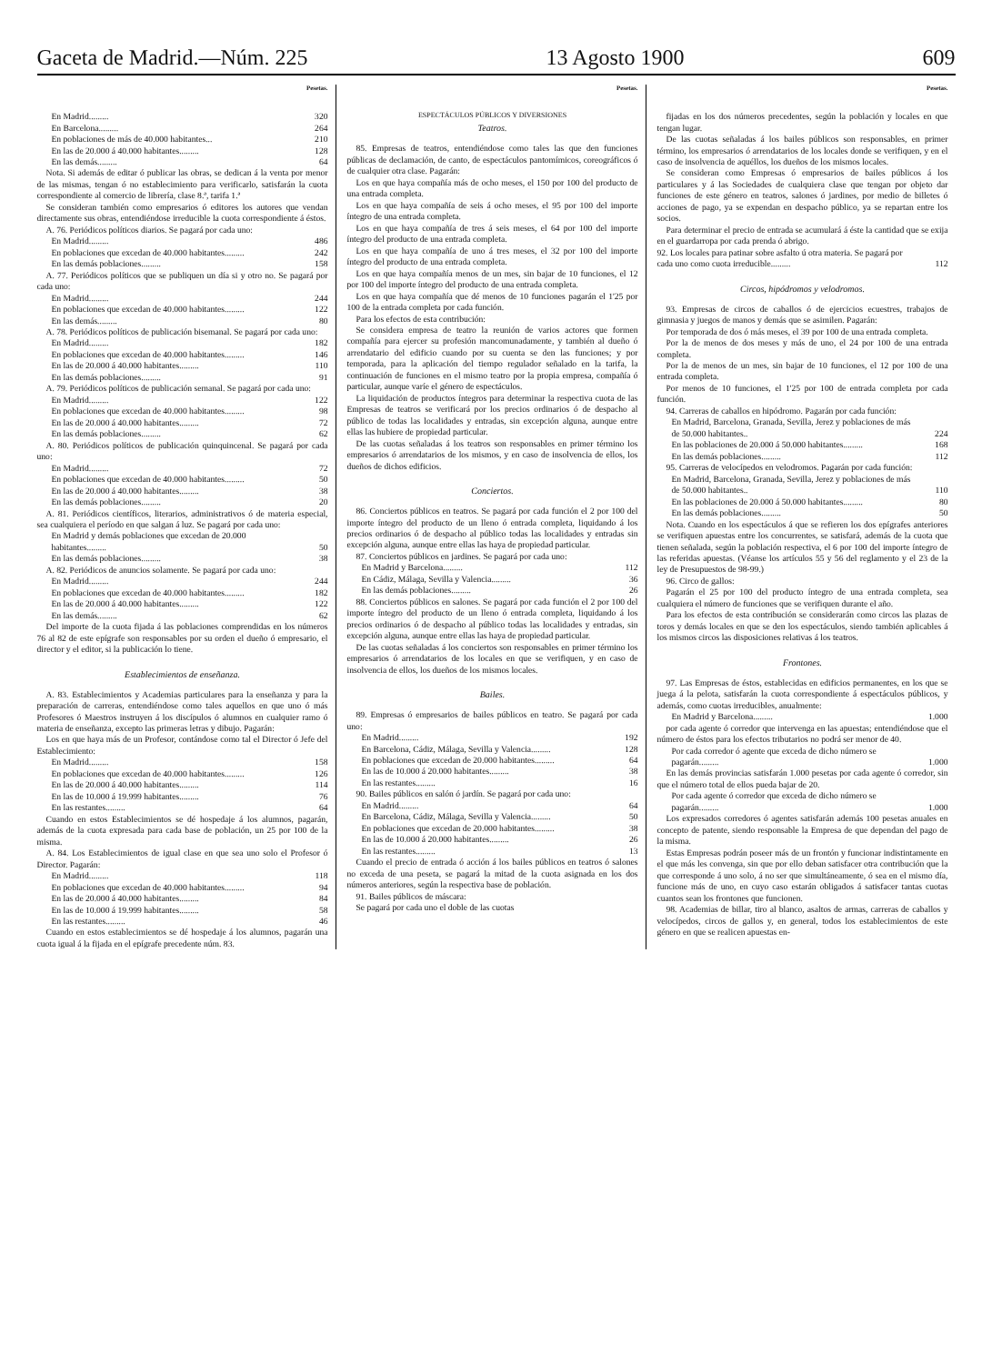Gaceta de Madrid.—Núm. 225 13 Agosto 1900 609
Pesetas.
| En Madrid......... | 320 |
| En Barcelona......... | 264 |
| En poblaciones de más de 40.000 habitantes... | 210 |
| En las de 20.000 á 40.000 habitantes......... | 128 |
| En las demás......... | 64 |
Nota. Si además de editar ó publicar las obras, se dedican á la venta por menor de las mismas, tengan ó no establecimiento para verificarlo, satisfarán la cuota correspondiente al comercio de librería, clase 8.ª, tarifa 1.ª
Se consideran también como empresarios ó editores los autores que vendan directamente sus obras, entendiéndose irreducible la cuota correspondiente á éstos.
A. 76. Periódicos políticos diarios. Se pagará por cada uno:
| En Madrid......... | 486 |
| En poblaciones que excedan de 40.000 habitantes......... | 242 |
| En las demás poblaciones......... | 158 |
A. 77. Periódicos políticos que se publiquen un día si y otro no. Se pagará por cada uno:
| En Madrid......... | 244 |
| En poblaciones que excedan de 40.000 habitantes......... | 122 |
| En las demás......... | 80 |
A. 78. Periódicos políticos de publicación bisemanal. Se pagará por cada uno:
| En Madrid......... | 182 |
| En poblaciones que excedan de 40.000 habitantes......... | 146 |
| En las de 20.000 á 40.000 habitantes......... | 110 |
| En las demás poblaciones......... | 91 |
A. 79. Periódicos políticos de publicación semanal. Se pagará por cada uno:
| En Madrid......... | 122 |
| En poblaciones que excedan de 40.000 habitantes......... | 98 |
| En las de 20.000 á 40.000 habitantes......... | 72 |
| En las demás poblaciones......... | 62 |
A. 80. Periódicos políticos de publicación quinquincenal. Se pagará por cada uno:
| En Madrid......... | 72 |
| En poblaciones que excedan de 40.000 habitantes......... | 50 |
| En las de 20.000 á 40.000 habitantes......... | 38 |
| En las demás poblaciones......... | 20 |
A. 81. Periódicos científicos, literarios, administrativos ó de materia especial, sea cualquiera el período en que salgan á luz. Se pagará por cada uno:
| En Madrid y demás poblaciones que excedan de 20.000 habitantes......... | 50 |
| En las demás poblaciones......... | 38 |
A. 82. Periódicos de anuncios solamente. Se pagará por cada uno:
| En Madrid......... | 244 |
| En poblaciones que excedan de 40.000 habitantes......... | 182 |
| En las de 20.000 á 40.000 habitantes......... | 122 |
| En las demás......... | 62 |
Del importe de la cuota fijada á las poblaciones comprendidas en los números 76 al 82 de este epígrafe son responsables por su orden el dueño ó empresario, el director y el editor, si la publicación lo tiene.
Establecimientos de enseñanza.
A. 83. Establecimientos y Academias particulares para la enseñanza y para la preparación de carreras, entendiéndose como tales aquellos en que uno ó más Profesores ó Maestros instruyen á los discípulos ó alumnos en cualquier ramo ó materia de enseñanza, excepto las primeras letras y dibujo. Pagarán:
Los en que haya más de un Profesor, contándose como tal el Director ó Jefe del Establecimiento:
| En Madrid......... | 158 |
| En poblaciones que excedan de 40.000 habitantes......... | 126 |
| En las de 20.000 á 40.000 habitantes......... | 114 |
| En las de 10.000 á 19.999 habitantes......... | 76 |
| En las restantes......... | 64 |
Cuando en estos Establecimientos se dé hospedaje á los alumnos, pagarán, además de la cuota expresada para cada base de población, un 25 por 100 de la misma.
A. 84. Los Establecimientos de igual clase en que sea uno solo el Profesor ó Director. Pagarán:
| En Madrid......... | 118 |
| En poblaciones que excedan de 40.000 habitantes......... | 94 |
| En las de 20.000 á 40.000 habitantes......... | 84 |
| En las de 10.000 á 19.999 habitantes......... | 58 |
| En las restantes......... | 46 |
Cuando en estos establecimientos se dé hospedaje á los alumnos, pagarán una cuota igual á la fijada en el epígrafe precedente núm. 83.
Pesetas.
ESPECTÁCULOS PÚBLICOS Y DIVERSIONES
Teatros.
85. Empresas de teatros, entendiéndose como tales las que den funciones públicas de declamación, de canto, de espectáculos pantomímicos, coreográficos ó de cualquier otra clase. Pagarán:
Los en que haya compañía más de ocho meses, el 150 por 100 del producto de una entrada completa.
Los en que haya compañía de seis á ocho meses, el 95 por 100 del importe íntegro de una entrada completa.
Los en que haya compañía de tres á seis meses, el 64 por 100 del importe íntegro del producto de una entrada completa.
Los en que haya compañía de uno á tres meses, el 32 por 100 del importe íntegro del producto de una entrada completa.
Los en que haya compañía menos de un mes, sin bajar de 10 funciones, el 12 por 100 del importe íntegro del producto de una entrada completa.
Los en que haya compañía que dé menos de 10 funciones pagarán el 1'25 por 100 de la entrada completa por cada función.
Para los efectos de esta contribución:
Se considera empresa de teatro la reunión de varios actores que formen compañía para ejercer su profesión mancomunadamente, y también al dueño ó arrendatario del edificio cuando por su cuenta se den las funciones; y por temporada, para la aplicación del tiempo regulador señalado en la tarifa, la continuación de funciones en el mismo teatro por la propia empresa, compañía ó particular, aunque varíe el género de espectáculos.
La liquidación de productos íntegros para determinar la respectiva cuota de las Empresas de teatros se verificará por los precios ordinarios ó de despacho al público de todas las localidades y entradas, sin excepción alguna, aunque entre ellas las hubiere de propiedad particular.
De las cuotas señaladas á los teatros son responsables en primer término los empresarios ó arrendatarios de los mismos, y en caso de insolvencia de ellos, los dueños de dichos edificios.
Conciertos.
86. Conciertos públicos en teatros. Se pagará por cada función el 2 por 100 del importe íntegro del producto de un lleno ó entrada completa, liquidando á los precios ordinarios ó de despacho al público todas las localidades y entradas sin excepción alguna, aunque entre ellas las haya de propiedad particular.
87. Conciertos públicos en jardines. Se pagará por cada uno:
| En Madrid y Barcelona......... | 112 |
| En Cádiz, Málaga, Sevilla y Valencia......... | 36 |
| En las demás poblaciones......... | 26 |
88. Conciertos públicos en salones. Se pagará por cada función el 2 por 100 del importe íntegro del producto de un lleno ó entrada completa, liquidando á los precios ordinarios ó de despacho al público todas las localidades y entradas, sin excepción alguna, aunque entre ellas las haya de propiedad particular.
De las cuotas señaladas á los conciertos son responsables en primer término los empresarios ó arrendatarios de los locales en que se verifiquen, y en caso de insolvencia de ellos, los dueños de los mismos locales.
Bailes.
89. Empresas ó empresarios de bailes públicos en teatro. Se pagará por cada uno:
| En Madrid......... | 192 |
| En Barcelona, Cádiz, Málaga, Sevilla y Valencia......... | 128 |
| En poblaciones que excedan de 20.000 habitantes......... | 64 |
| En las de 10.000 á 20.000 habitantes......... | 38 |
| En las restantes......... | 16 |
90. Bailes públicos en salón ó jardín. Se pagará por cada uno:
| En Madrid......... | 64 |
| En Barcelona, Cádiz, Málaga, Sevilla y Valencia......... | 50 |
| En poblaciones que excedan de 20.000 habitantes......... | 38 |
| En las de 10.000 á 20.000 habitantes......... | 26 |
| En las restantes......... | 13 |
Cuando el precio de entrada ó acción á los bailes públicos en teatros ó salones no exceda de una peseta, se pagará la mitad de la cuota asignada en los dos números anteriores, según la respectiva base de población.
91. Bailes públicos de máscara:
Se pagará por cada uno el doble de las cuotas
Pesetas.
fijadas en los dos números precedentes, según la población y locales en que tengan lugar.
De las cuotas señaladas á los bailes públicos son responsables, en primer término, los empresarios ó arrendatarios de los locales donde se verifiquen, y en el caso de insolvencia de aquéllos, los dueños de los mismos locales.
Se consideran como Empresas ó empresarios de bailes públicos á los particulares y á las Sociedades de cualquiera clase que tengan por objeto dar funciones de este género en teatros, salones ó jardines, por medio de billetes ó acciones de pago, ya se expendan en despacho público, ya se repartan entre los socios.
Para determinar el precio de entrada se acumulará á éste la cantidad que se exija en el guardarropa por cada prenda ó abrigo.
| 92. Los locales para patinar sobre asfalto ú otra materia. Se pagará por cada uno como cuota irreducible......... | 112 |
Circos, hipódromos y velodromos.
93. Empresas de circos de caballos ó de ejercicios ecuestres, trabajos de gimnasia y juegos de manos y demás que se asimilen. Pagarán:
Por temporada de dos ó más meses, el 39 por 100 de una entrada completa.
Por la de menos de dos meses y más de uno, el 24 por 100 de una entrada completa.
Por la de menos de un mes, sin bajar de 10 funciones, el 12 por 100 de una entrada completa.
Por menos de 10 funciones, el 1'25 por 100 de entrada completa por cada función.
94. Carreras de caballos en hipódromo. Pagarán por cada función:
| En Madrid, Barcelona, Granada, Sevilla, Jerez y poblaciones de más de 50.000 habitantes.. | 224 |
| En las poblaciones de 20.000 á 50.000 habitantes......... | 168 |
| En las demás poblaciones......... | 112 |
95. Carreras de velocípedos en velodromos. Pagarán por cada función:
| En Madrid, Barcelona, Granada, Sevilla, Jerez y poblaciones de más de 50.000 habitantes.. | 110 |
| En las poblaciones de 20.000 á 50.000 habitantes......... | 80 |
| En las demás poblaciones......... | 50 |
Nota. Cuando en los espectáculos á que se refieren los dos epígrafes anteriores se verifiquen apuestas entre los concurrentes, se satisfará, además de la cuota que tienen señalada, según la población respectiva, el 6 por 100 del importe íntegro de las referidas apuestas. (Véanse los artículos 55 y 56 del reglamento y el 23 de la ley de Presupuestos de 98-99.)
96. Circo de gallos:
Pagarán el 25 por 100 del producto íntegro de una entrada completa, sea cualquiera el número de funciones que se verifiquen durante el año.
Para los efectos de esta contribución se considerarán como circos las plazas de toros y demás locales en que se den los espectáculos, siendo también aplicables á los mismos circos las disposiciones relativas á los teatros.
Frontones.
97. Las Empresas de éstos, establecidas en edificios permanentes, en los que se juega á la pelota, satisfarán la cuota correspondiente á espectáculos públicos, y además, como cuotas irreducibles, anualmente:
| En Madrid y Barcelona......... | 1.000 |
por cada agente ó corredor que intervenga en las apuestas; entendiéndose que el número de éstos para los efectos tributarios no podrá ser menor de 40.
| Por cada corredor ó agente que exceda de dicho número se pagarán......... | 1.000 |
En las demás provincias satisfarán 1.000 pesetas por cada agente ó corredor, sin que el número total de ellos pueda bajar de 20.
| Por cada agente ó corredor que exceda de dicho número se pagarán......... | 1.000 |
Los expresados corredores ó agentes satisfarán además 100 pesetas anuales en concepto de patente, siendo responsable la Empresa de que dependan del pago de la misma.
Estas Empresas podrán poseer más de un frontón y funcionar indistintamente en el que más les convenga, sin que por ello deban satisfacer otra contribución que la que corresponde á uno solo, á no ser que simultáneamente, ó sea en el mismo día, funcione más de uno, en cuyo caso estarán obligados á satisfacer tantas cuotas cuantos sean los frontones que funcionen.
98. Academias de billar, tiro al blanco, asaltos de armas, carreras de caballos y velocípedos, circos de gallos y, en general, todos los establecimientos de este género en que se realicen apuestas en-